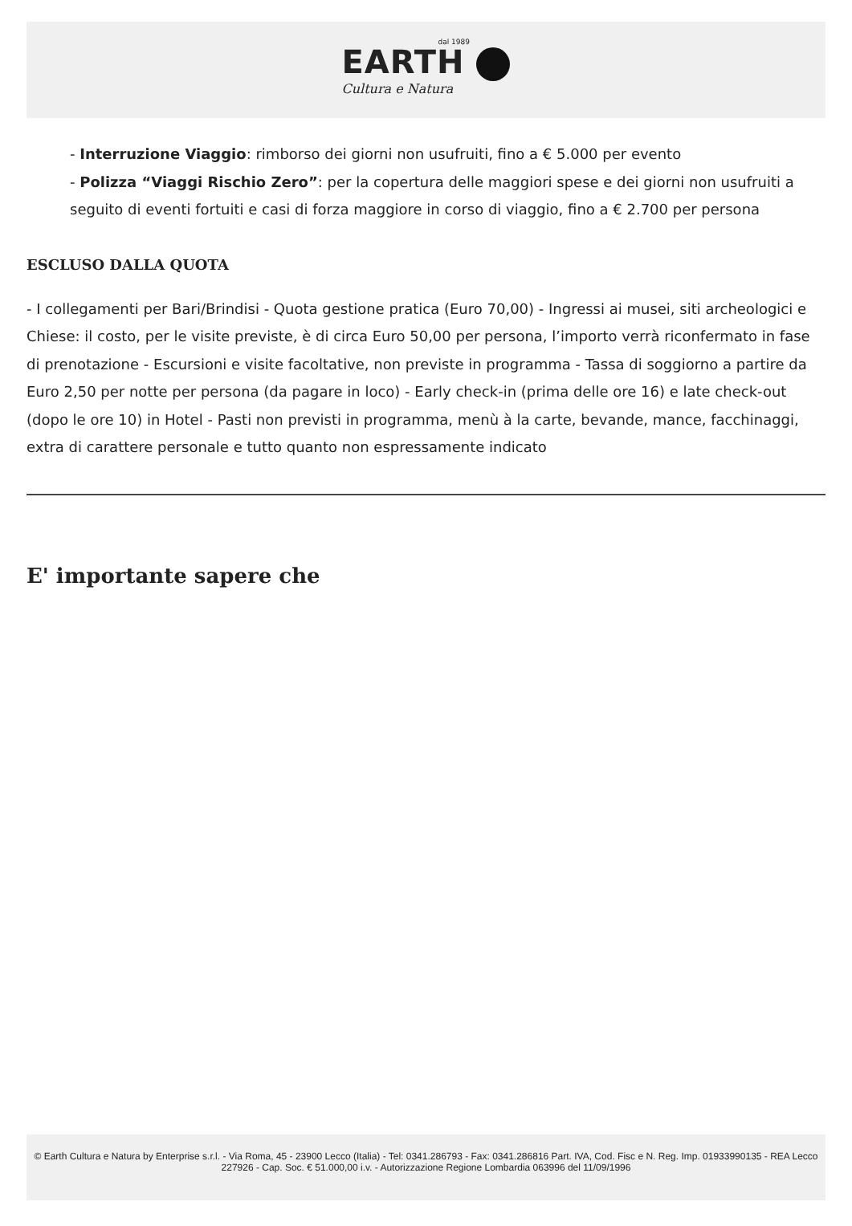dal 1989
EARTH
Cultura e Natura
- Interruzione Viaggio: rimborso dei giorni non usufruiti, fino a € 5.000 per evento
- Polizza “Viaggi Rischio Zero”: per la copertura delle maggiori spese e dei giorni non usufruiti a seguito di eventi fortuiti e casi di forza maggiore in corso di viaggio, fino a € 2.700 per persona
ESCLUSO DALLA QUOTA
- I collegamenti per Bari/Brindisi - Quota gestione pratica (Euro 70,00) - Ingressi ai musei, siti archeologici e Chiese: il costo, per le visite previste, è di circa Euro 50,00 per persona, l’importo verrà riconfermato in fase di prenotazione - Escursioni e visite facoltative, non previste in programma - Tassa di soggiorno a partire da Euro 2,50 per notte per persona (da pagare in loco) - Early check-in (prima delle ore 16) e late check-out (dopo le ore 10) in Hotel - Pasti non previsti in programma, menù à la carte, bevande, mance, facchinaggi, extra di carattere personale e tutto quanto non espressamente indicato
E' importante sapere che
© Earth Cultura e Natura by Enterprise s.r.l. - Via Roma, 45 - 23900 Lecco (Italia) - Tel: 0341.286793 - Fax: 0341.286816 Part. IVA, Cod. Fisc e N. Reg. Imp. 01933990135 - REA Lecco 227926 - Cap. Soc. € 51.000,00 i.v. - Autorizzazione Regione Lombardia 063996 del 11/09/1996